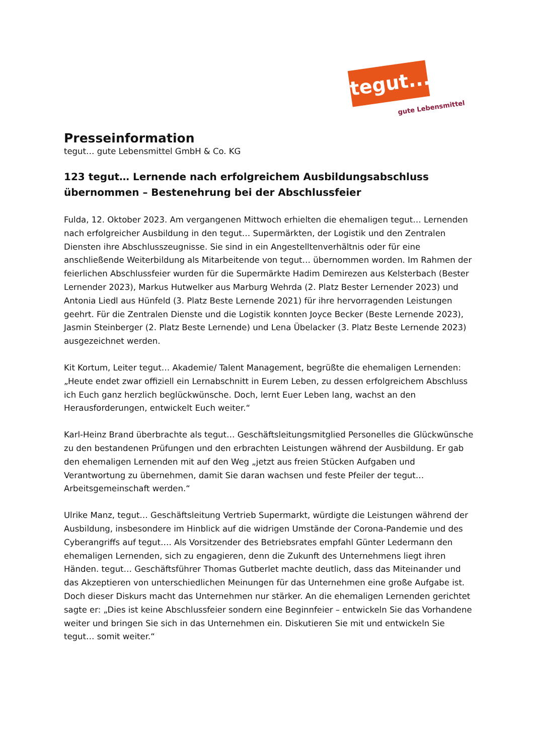tegut...
gute Lebensmittel
Presseinformation
tegut… gute Lebensmittel GmbH & Co. KG
123 tegut… Lernende nach erfolgreichem Ausbildungsabschluss übernommen – Bestenehrung bei der Abschlussfeier
Fulda, 12. Oktober 2023. Am vergangenen Mittwoch erhielten die ehemaligen tegut… Lernenden nach erfolgreicher Ausbildung in den tegut… Supermärkten, der Logistik und den Zentralen Diensten ihre Abschlusszeugnisse. Sie sind in ein Angestelltenverhältnis oder für eine anschließende Weiterbildung als Mitarbeitende von tegut… übernommen worden. Im Rahmen der feierlichen Abschlussfeier wurden für die Supermärkte Hadim Demirezen aus Kelsterbach (Bester Lernender 2023), Markus Hutwelker aus Marburg Wehrda (2. Platz Bester Lernender 2023) und Antonia Liedl aus Hünfeld (3. Platz Beste Lernende 2021) für ihre hervorragenden Leistungen geehrt. Für die Zentralen Dienste und die Logistik konnten Joyce Becker (Beste Lernende 2023), Jasmin Steinberger (2. Platz Beste Lernende) und Lena Übelacker (3. Platz Beste Lernende 2023) ausgezeichnet werden.
Kit Kortum, Leiter tegut… Akademie/ Talent Management, begrüßte die ehemaligen Lernenden: „Heute endet zwar offiziell ein Lernabschnitt in Eurem Leben, zu dessen erfolgreichem Abschluss ich Euch ganz herzlich beglückwünsche. Doch, lernt Euer Leben lang, wachst an den Herausforderungen, entwickelt Euch weiter.“
Karl-Heinz Brand überbrachte als tegut… Geschäftsleitungsmitglied Personelles die Glückwünsche zu den bestandenen Prüfungen und den erbrachten Leistungen während der Ausbildung. Er gab den ehemaligen Lernenden mit auf den Weg „jetzt aus freien Stücken Aufgaben und Verantwortung zu übernehmen, damit Sie daran wachsen und feste Pfeiler der tegut… Arbeitsgemeinschaft werden.“
Ulrike Manz, tegut… Geschäftsleitung Vertrieb Supermarkt, würdigte die Leistungen während der Ausbildung, insbesondere im Hinblick auf die widrigen Umstände der Corona-Pandemie und des Cyberangriffs auf tegut…. Als Vorsitzender des Betriebsrates empfahl Günter Ledermann den ehemaligen Lernenden, sich zu engagieren, denn die Zukunft des Unternehmens liegt ihren Händen. tegut… Geschäftsführer Thomas Gutberlet machte deutlich, dass das Miteinander und das Akzeptieren von unterschiedlichen Meinungen für das Unternehmen eine große Aufgabe ist. Doch dieser Diskurs macht das Unternehmen nur stärker. An die ehemaligen Lernenden gerichtet sagte er: „Dies ist keine Abschlussfeier sondern eine Beginnfeier – entwickeln Sie das Vorhandene weiter und bringen Sie sich in das Unternehmen ein. Diskutieren Sie mit und entwickeln Sie tegut… somit weiter.“